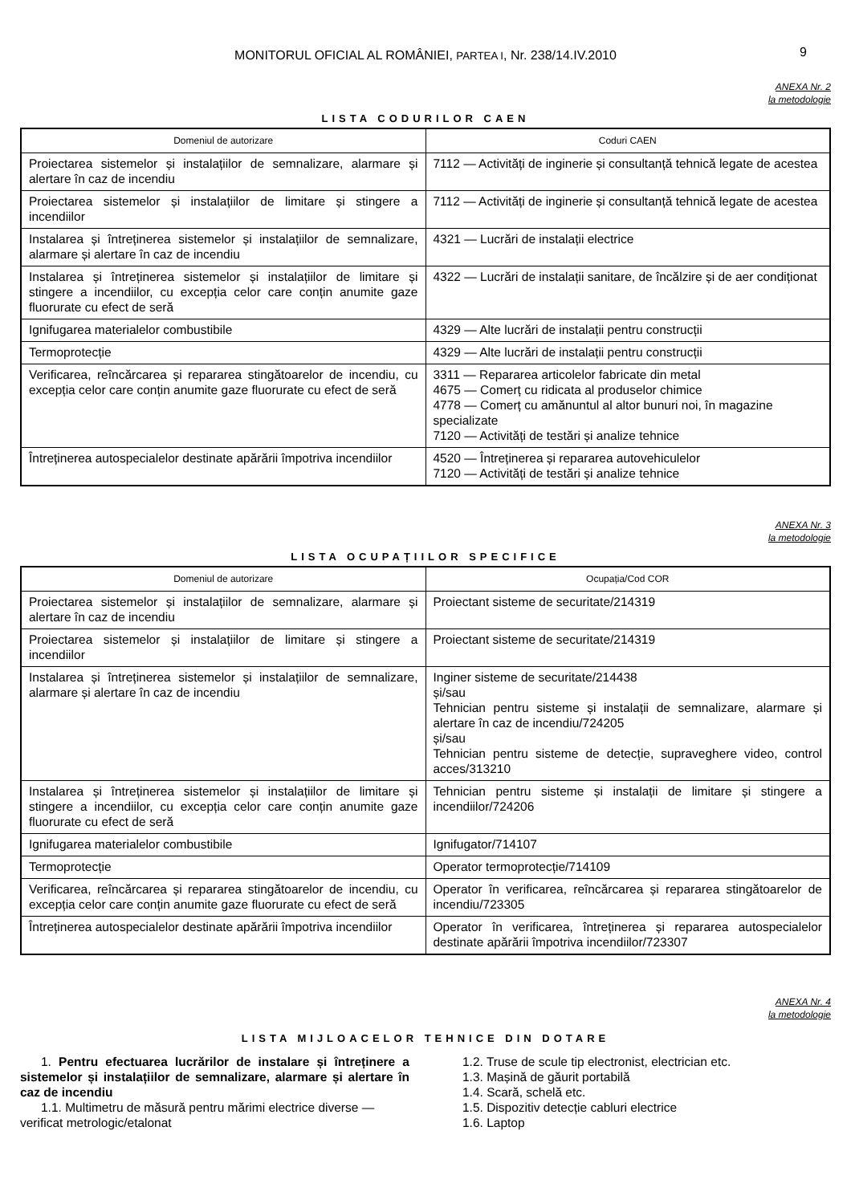MONITORUL OFICIAL AL ROMÂNIEI, PARTEA I, Nr. 238/14.IV.2010 9
ANEXA Nr. 2
la metodologie
LISTA CODURILOR CAEN
| Domeniul de autorizare | Coduri CAEN |
| --- | --- |
| Proiectarea sistemelor și instalațiilor de semnalizare, alarmare și alertare în caz de incendiu | 7112 — Activități de inginerie și consultanță tehnică legate de acestea |
| Proiectarea sistemelor și instalațiilor de limitare și stingere a incendiilor | 7112 — Activități de inginerie și consultanță tehnică legate de acestea |
| Instalarea și întreținerea sistemelor și instalațiilor de semnalizare, alarmare și alertare în caz de incendiu | 4321 — Lucrări de instalații electrice |
| Instalarea și întreținerea sistemelor și instalațiilor de limitare și stingere a incendiilor, cu excepția celor care conțin anumite gaze fluorurate cu efect de seră | 4322 — Lucrări de instalații sanitare, de încălzire și de aer condiționat |
| Ignifugarea materialelor combustibile | 4329 — Alte lucrări de instalații pentru construcții |
| Termoprotecție | 4329 — Alte lucrări de instalații pentru construcții |
| Verificarea, reîncărcarea și repararea stingătoarelor de incendiu, cu excepția celor care conțin anumite gaze fluorurate cu efect de seră | 3311 — Repararea articolelor fabricate din metal 4675 — Comerț cu ridicata al produselor chimice 4778 — Comerț cu amănuntul al altor bunuri noi, în magazine specializate 7120 — Activități de testări și analize tehnice |
| Întreținerea autospecialelor destinate apărării împotriva incendiilor | 4520 — Întreținerea și repararea autovehiculelor 7120 — Activități de testări și analize tehnice |
ANEXA Nr. 3
la metodologie
LISTA OCUPAȚIILOR SPECIFICE
| Domeniul de autorizare | Ocupația/Cod COR |
| --- | --- |
| Proiectarea sistemelor și instalațiilor de semnalizare, alarmare și alertare în caz de incendiu | Proiectant sisteme de securitate/214319 |
| Proiectarea sistemelor și instalațiilor de limitare și stingere a incendiilor | Proiectant sisteme de securitate/214319 |
| Instalarea și întreținerea sistemelor și instalațiilor de semnalizare, alarmare și alertare în caz de incendiu | Inginer sisteme de securitate/214438 și/sau Tehnician pentru sisteme și instalații de semnalizare, alarmare și alertare în caz de incendiu/724205 și/sau Tehnician pentru sisteme de detecție, supraveghere video, control acces/313210 |
| Instalarea și întreținerea sistemelor și instalațiilor de limitare și stingere a incendiilor, cu excepția celor care conțin anumite gaze fluorurate cu efect de seră | Tehnician pentru sisteme și instalații de limitare și stingere a incendiilor/724206 |
| Ignifugarea materialelor combustibile | Ignifugator/714107 |
| Termoprotecție | Operator termoprotecție/714109 |
| Verificarea, reîncărcarea și repararea stingătoarelor de incendiu, cu excepția celor care conțin anumite gaze fluorurate cu efect de seră | Operator în verificarea, reîncărcarea și repararea stingătoarelor de incendiu/723305 |
| Întreținerea autospecialelor destinate apărării împotriva incendiilor | Operator în verificarea, întreținerea și repararea autospecialelor destinate apărării împotriva incendiilor/723307 |
ANEXA Nr. 4
la metodologie
LISTA MIJLOACELOR TEHNICE DIN DOTARE
1. Pentru efectuarea lucrărilor de instalare și întreținere a sistemelor și instalațiilor de semnalizare, alarmare și alertare în caz de incendiu
1.1. Multimetru de măsură pentru mărimi electrice diverse — verificat metrologic/etalonat
1.2. Truse de scule tip electronist, electrician etc.
1.3. Mașină de găurit portabilă
1.4. Scară, schelă etc.
1.5. Dispozitiv detecție cabluri electrice
1.6. Laptop